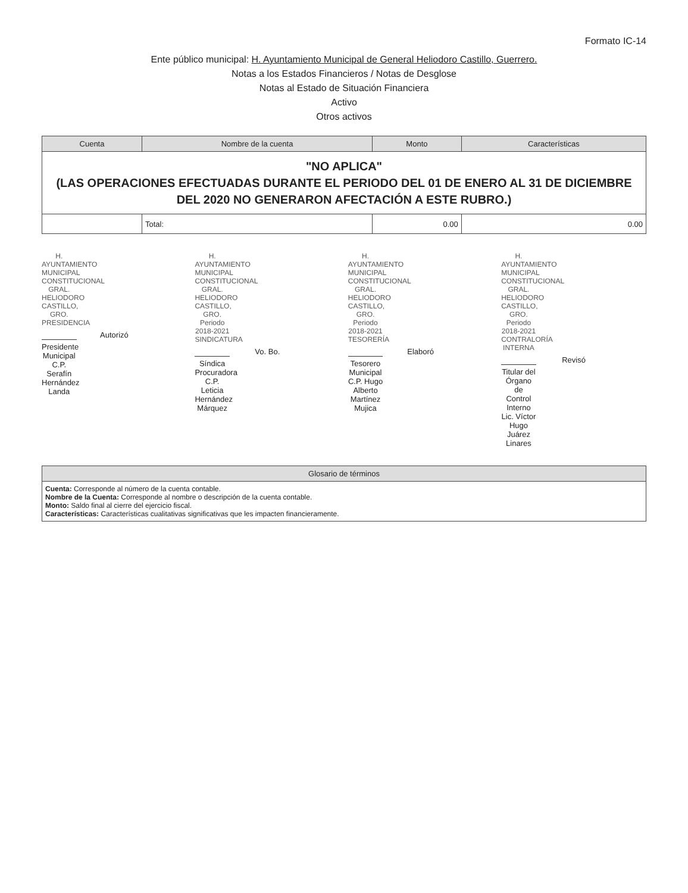Formato IC-14
Ente público municipal: H. Ayuntamiento Municipal de General Heliodoro Castillo, Guerrero.
Notas a los Estados Financieros / Notas de Desglose
Notas al Estado de Situación Financiera
Activo
Otros activos
| Cuenta | Nombre de la cuenta | Monto | Características |
| --- | --- | --- | --- |
| "NO APLICA" (LAS OPERACIONES EFECTUADAS DURANTE EL PERIODO DEL 01 DE ENERO AL 31 DE DICIEMBRE DEL 2020 NO GENERARON AFECTACIÓN A ESTE RUBRO.) | | | |
| | Total: | 0.00 | 0.00 |
H. AYUNTAMIENTO MUNICIPAL CONSTITUCIONAL GRAL. HELIODORO CASTILLO, GRO. PRESIDENCIA
Autorizó
Presidente Municipal
C.P. Serafín Hernández Landa
H. AYUNTAMIENTO MUNICIPAL CONSTITUCIONAL GRAL. HELIODORO CASTILLO, GRO. Periodo 2018-2021 SINDICATURA
Vo. Bo.
Síndica Procuradora
C.P. Leticia Hernández Márquez
H. AYUNTAMIENTO MUNICIPAL CONSTITUCIONAL GRAL. HELIODORO CASTILLO, GRO. Periodo 2018-2021 TESORERÍA
Elaboró
Tesorero Municipal
C.P. Hugo Alberto Martínez Mujica
H. AYUNTAMIENTO MUNICIPAL CONSTITUCIONAL GRAL. HELIODORO CASTILLO, GRO. Periodo 2018-2021 CONTRALORÍA INTERNA
Revisó
Titular del Órgano de Control Interno
Lic. Víctor Hugo Juárez Linares
| Glosario de términos |
| --- |
| Cuenta: Corresponde al número de la cuenta contable. Nombre de la Cuenta: Corresponde al nombre o descripción de la cuenta contable. Monto: Saldo final al cierre del ejercicio fiscal. Características: Características cualitativas significativas que les impacten financieramente. |